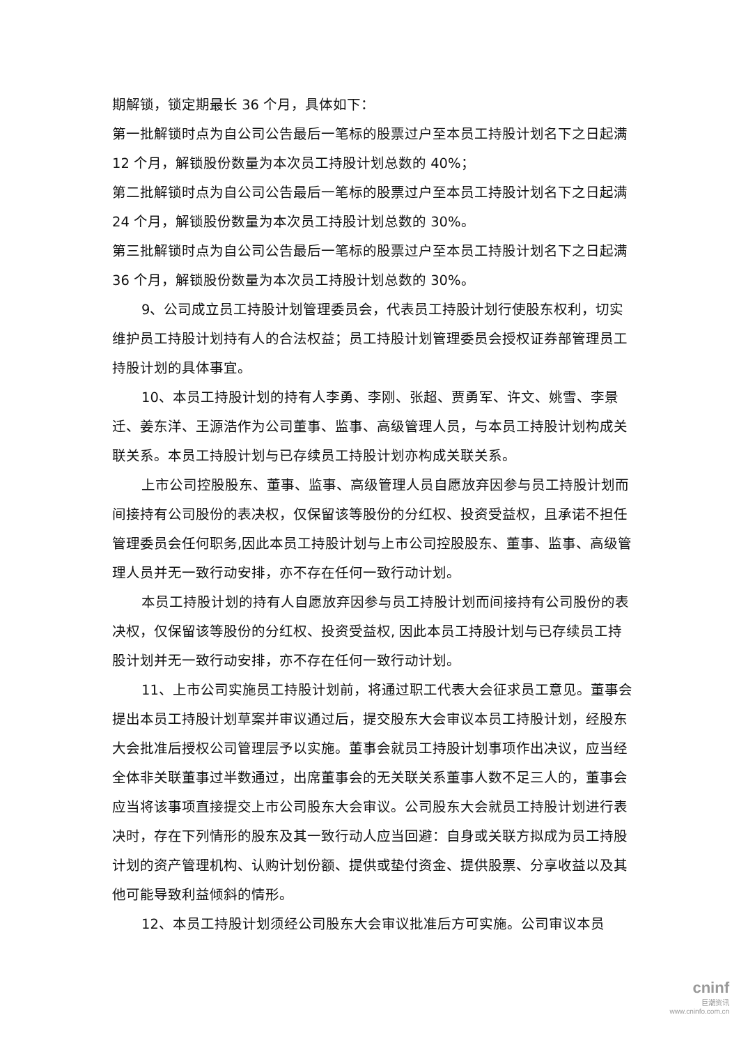期解锁，锁定期最长 36 个月，具体如下：
第一批解锁时点为自公司公告最后一笔标的股票过户至本员工持股计划名下之日起满 12 个月，解锁股份数量为本次员工持股计划总数的 40%；
第二批解锁时点为自公司公告最后一笔标的股票过户至本员工持股计划名下之日起满 24 个月，解锁股份数量为本次员工持股计划总数的 30%。
第三批解锁时点为自公司公告最后一笔标的股票过户至本员工持股计划名下之日起满 36 个月，解锁股份数量为本次员工持股计划总数的 30%。
9、公司成立员工持股计划管理委员会，代表员工持股计划行使股东权利，切实维护员工持股计划持有人的合法权益；员工持股计划管理委员会授权证券部管理员工持股计划的具体事宜。
10、本员工持股计划的持有人李勇、李刚、张超、贾勇军、许文、姚雪、李景迁、姜东洋、王源浩作为公司董事、监事、高级管理人员，与本员工持股计划构成关联关系。本员工持股计划与已存续员工持股计划亦构成关联关系。
上市公司控股股东、董事、监事、高级管理人员自愿放弃因参与员工持股计划而间接持有公司股份的表决权，仅保留该等股份的分红权、投资受益权，且承诺不担任管理委员会任何职务,因此本员工持股计划与上市公司控股股东、董事、监事、高级管理人员并无一致行动安排，亦不存在任何一致行动计划。
本员工持股计划的持有人自愿放弃因参与员工持股计划而间接持有公司股份的表决权，仅保留该等股份的分红权、投资受益权, 因此本员工持股计划与已存续员工持股计划并无一致行动安排，亦不存在任何一致行动计划。
11、上市公司实施员工持股计划前，将通过职工代表大会征求员工意见。董事会提出本员工持股计划草案并审议通过后，提交股东大会审议本员工持股计划，经股东大会批准后授权公司管理层予以实施。董事会就员工持股计划事项作出决议，应当经全体非关联董事过半数通过，出席董事会的无关联关系董事人数不足三人的，董事会应当将该事项直接提交上市公司股东大会审议。公司股东大会就员工持股计划进行表决时，存在下列情形的股东及其一致行动人应当回避：自身或关联方拟成为员工持股计划的资产管理机构、认购计划份额、提供或垫付资金、提供股票、分享收益以及其他可能导致利益倾斜的情形。
12、本员工持股计划须经公司股东大会审议批准后方可实施。公司审议本员
cninf
巨潮资讯
www.cninfo.com.cn